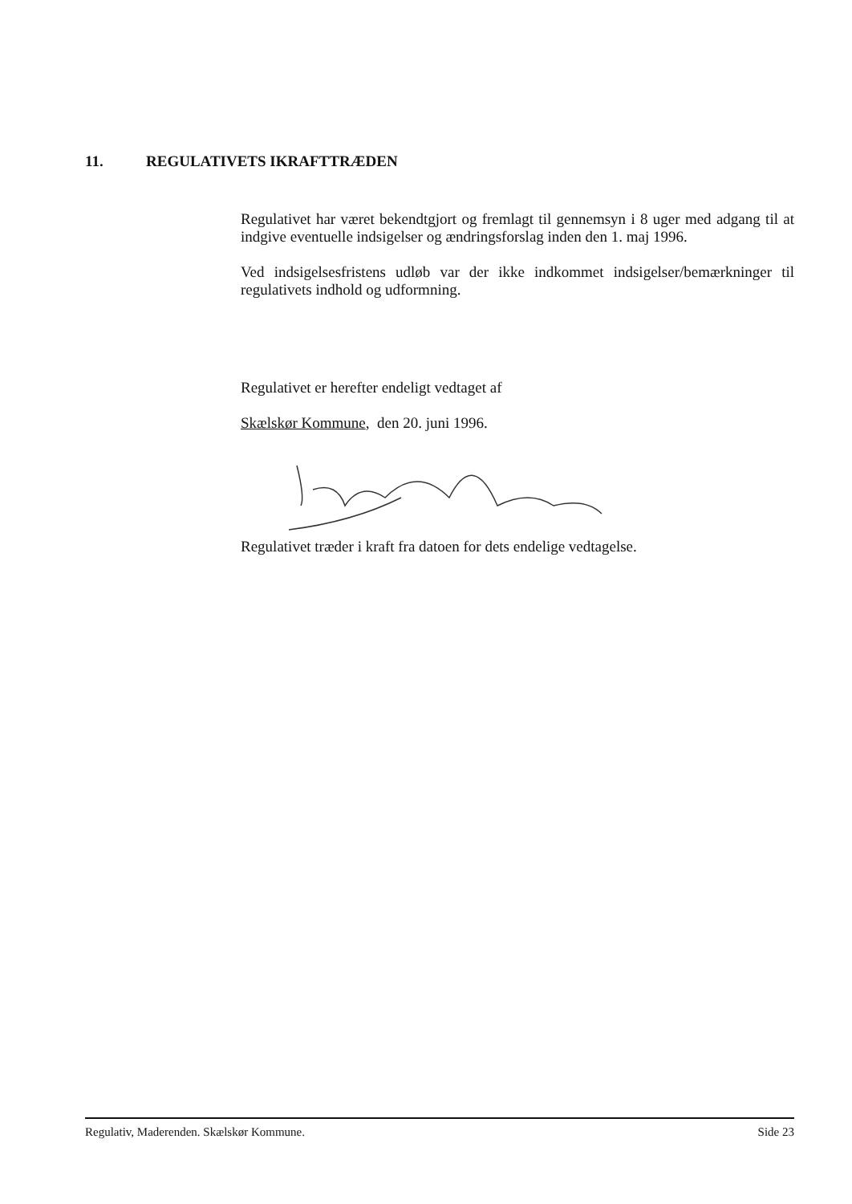11. REGULATIVETS IKRAFTTRÆDEN
Regulativet har været bekendtgjort og fremlagt til gennemsyn i 8 uger med adgang til at indgive eventuelle indsigelser og ændringsforslag inden den 1. maj 1996.
Ved indsigelsesfristens udløb var der ikke indkommet indsigelser/bemærkninger til regulativets indhold og udformning.
Regulativet er herefter endeligt vedtaget af
Skælskør Kommune, den 20. juni 1996.
Regulativet træder i kraft fra datoen for dets endelige vedtagelse.
Regulativ, Maderenden. Skælskør Kommune. Side 23